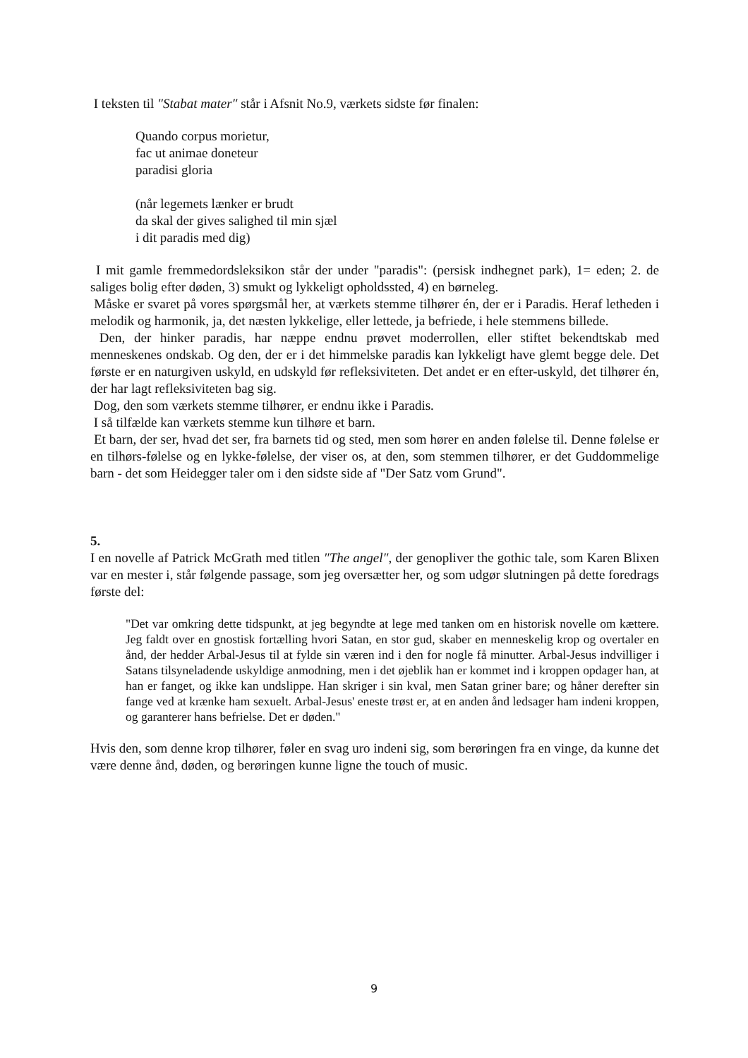I teksten til ″Stabat mater″ står i Afsnit No.9, værkets sidste før finalen:
Quando corpus morietur,
fac ut animae doneteur
paradisi gloria
(når legemets lænker er brudt
da skal der gives salighed til min sjæl
i dit paradis med dig)
I mit gamle fremmedordsleksikon står der under "paradis": (persisk indhegnet park), 1= eden; 2. de saliges bolig efter døden, 3) smukt og lykkeligt opholdssted, 4) en børneleg.
Måske er svaret på vores spørgsmål her, at værkets stemme tilhører én, der er i Paradis. Heraf letheden i melodik og harmonik, ja, det næsten lykkelige, eller lettede, ja befriede, i hele stemmens billede.
Den, der hinker paradis, har næppe endnu prøvet moderrollen, eller stiftet bekendtskab med menneskenes ondskab. Og den, der er i det himmelske paradis kan lykkeligt have glemt begge dele. Det første er en naturgiven uskyld, en udskyld før refleksiviteten. Det andet er en efter-uskyld, det tilhører én, der har lagt refleksiviteten bag sig.
Dog, den som værkets stemme tilhører, er endnu ikke i Paradis.
I så tilfælde kan værkets stemme kun tilhøre et barn.
Et barn, der ser, hvad det ser, fra barnets tid og sted, men som hører en anden følelse til. Denne følelse er en tilhørs-følelse og en lykke-følelse, der viser os, at den, som stemmen tilhører, er det Guddommelige barn - det som Heidegger taler om i den sidste side af "Der Satz vom Grund".
5.
I en novelle af Patrick McGrath med titlen ″The angel″, der genopliver the gothic tale, som Karen Blixen var en mester i, står følgende passage, som jeg oversætter her, og som udgør slutningen på dette foredrags første del:
"Det var omkring dette tidspunkt, at jeg begyndte at lege med tanken om en historisk novelle om kættere. Jeg faldt over en gnostisk fortælling hvori Satan, en stor gud, skaber en menneskelig krop og overtaler en ånd, der hedder Arbal-Jesus til at fylde sin væren ind i den for nogle få minutter. Arbal-Jesus indvilliger i Satans tilsyneladende uskyldige anmodning, men i det øjeblik han er kommet ind i kroppen opdager han, at han er fanget, og ikke kan undslippe. Han skriger i sin kval, men Satan griner bare; og håner derefter sin fange ved at krænke ham sexuelt. Arbal-Jesus' eneste trøst er, at en anden ånd ledsager ham indeni kroppen, og garanterer hans befrielse. Det er døden."
Hvis den, som denne krop tilhører, føler en svag uro indeni sig, som berøringen fra en vinge, da kunne det være denne ånd, døden, og berøringen kunne ligne the touch of music.
9